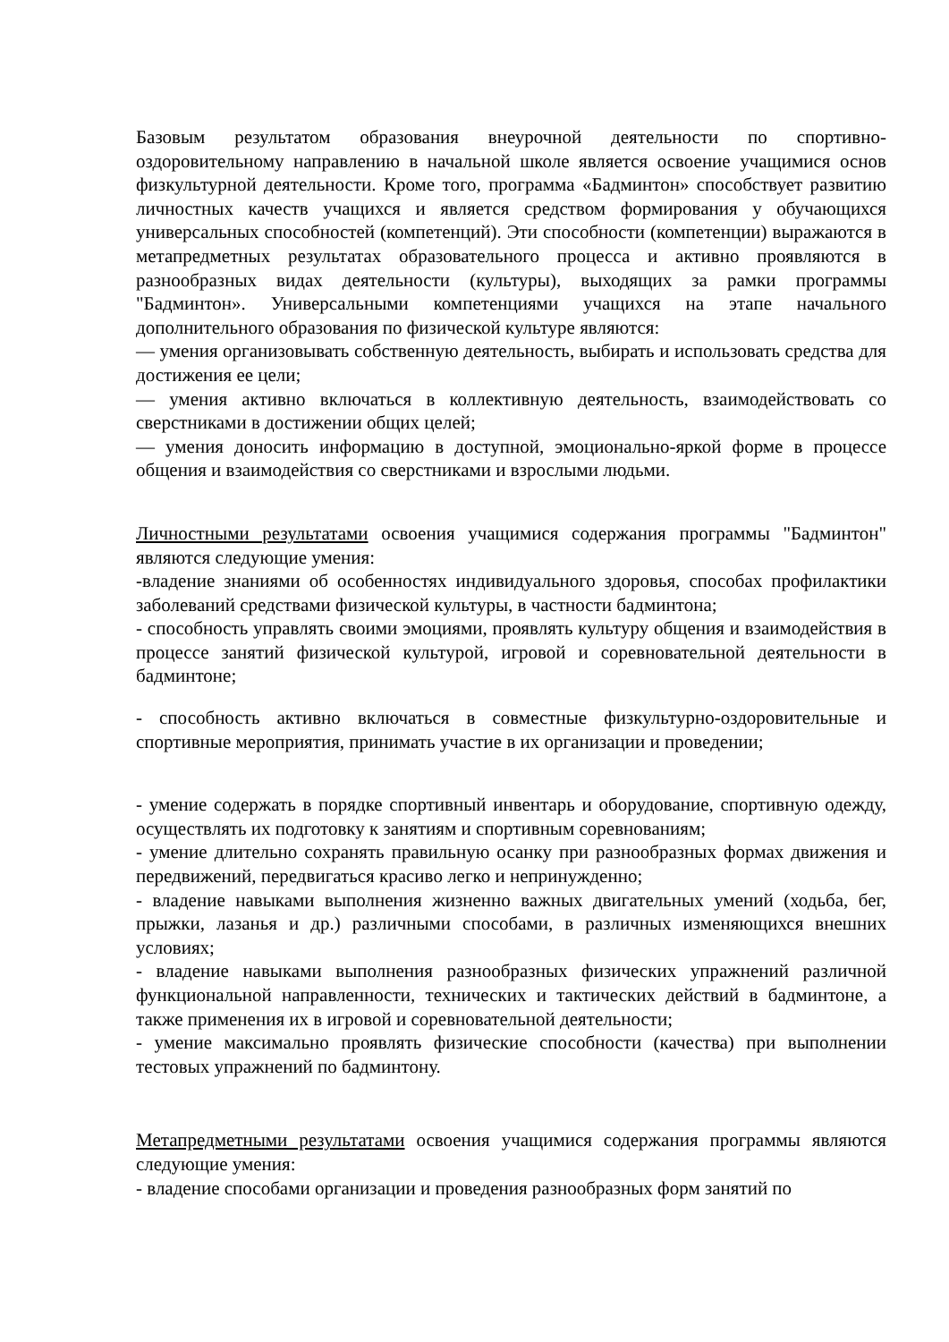Базовым результатом образования внеурочной деятельности по спортивно-оздоровительному направлению в начальной школе является освоение учащимися основ физкультурной деятельности. Кроме того, программа «Бадминтон» способствует развитию личностных качеств учащихся и является средством формирования у обучающихся универсальных способностей (компетенций). Эти способности (компетенции) выражаются в метапредметных результатах образовательного процесса и активно проявляются в разнообразных видах деятельности (культуры), выходящих за рамки программы "Бадминтон». Универсальными компетенциями учащихся на этапе начального дополнительного образования по физической культуре являются:
— умения организовывать собственную деятельность, выбирать и использовать средства для достижения ее цели;
— умения активно включаться в коллективную деятельность, взаимодействовать со сверстниками в достижении общих целей;
— умения доносить информацию в доступной, эмоционально-яркой форме в процессе общения и взаимодействия со сверстниками и взрослыми людьми.
Личностными результатами освоения учащимися содержания программы "Бадминтон" являются следующие умения:
-владение знаниями об особенностях индивидуального здоровья, способах профилактики заболеваний средствами физической культуры, в частности бадминтона;
- способность управлять своими эмоциями, проявлять культуру общения и взаимодействия в процессе занятий физической культурой, игровой и соревновательной деятельности в бадминтоне;
- способность активно включаться в совместные физкультурно-оздоровительные и спортивные мероприятия, принимать участие в их организации и проведении;
- умение содержать в порядке спортивный инвентарь и оборудование, спортивную одежду, осуществлять их подготовку к занятиям и спортивным соревнованиям;
- умение длительно сохранять правильную осанку при разнообразных формах движения и передвижений, передвигаться красиво легко и непринужденно;
- владение навыками выполнения жизненно важных двигательных умений (ходьба, бег, прыжки, лазанья и др.) различными способами, в различных изменяющихся внешних условиях;
- владение навыками выполнения разнообразных физических упражнений различной функциональной направленности, технических и тактических действий в бадминтоне, а также применения их в игровой и соревновательной деятельности;
- умение максимально проявлять физические способности (качества) при выполнении тестовых упражнений по бадминтону.
Метапредметными результатами освоения учащимися содержания программы являются следующие умения:
- владение способами организации и проведения разнообразных форм занятий по